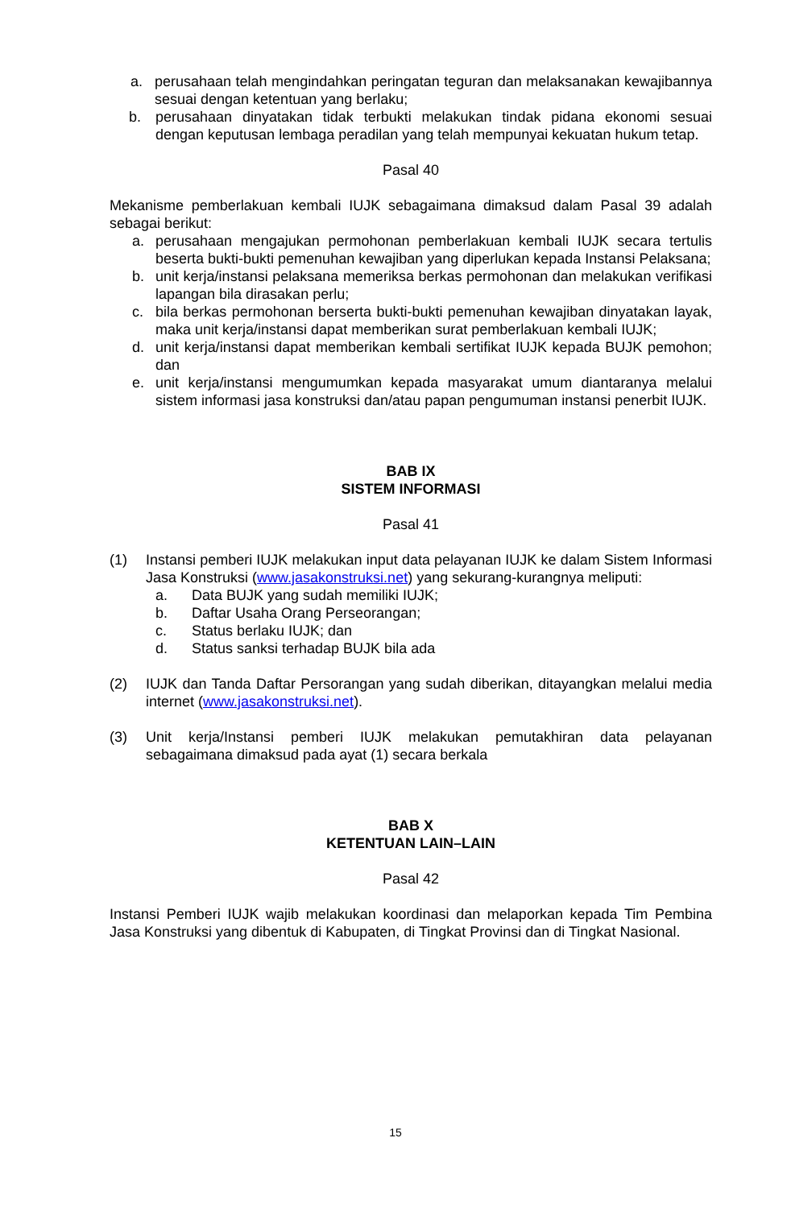a. perusahaan telah mengindahkan peringatan teguran dan melaksanakan kewajibannya sesuai dengan ketentuan yang berlaku;
b. perusahaan dinyatakan tidak terbukti melakukan tindak pidana ekonomi sesuai dengan keputusan lembaga peradilan yang telah mempunyai kekuatan hukum tetap.
Pasal 40
Mekanisme pemberlakuan kembali IUJK sebagaimana dimaksud dalam Pasal 39 adalah sebagai berikut:
a. perusahaan mengajukan permohonan pemberlakuan kembali IUJK secara tertulis beserta bukti-bukti pemenuhan kewajiban yang diperlukan kepada Instansi Pelaksana;
b. unit kerja/instansi pelaksana memeriksa berkas permohonan dan melakukan verifikasi lapangan bila dirasakan perlu;
c. bila berkas permohonan berserta bukti-bukti pemenuhan kewajiban dinyatakan layak, maka unit kerja/instansi dapat memberikan surat pemberlakuan kembali IUJK;
d. unit kerja/instansi dapat memberikan kembali sertifikat IUJK kepada BUJK pemohon; dan
e. unit kerja/instansi mengumumkan kepada masyarakat umum diantaranya melalui sistem informasi jasa konstruksi dan/atau papan pengumuman instansi penerbit IUJK.
BAB IX
SISTEM INFORMASI
Pasal 41
(1) Instansi pemberi IUJK melakukan input data pelayanan IUJK ke dalam Sistem Informasi Jasa Konstruksi (www.jasakonstruksi.net) yang sekurang-kurangnya meliputi:
a. Data BUJK yang sudah memiliki IUJK;
b. Daftar Usaha Orang Perseorangan;
c. Status berlaku IUJK; dan
d. Status sanksi terhadap BUJK bila ada
(2) IUJK dan Tanda Daftar Persorangan yang sudah diberikan, ditayangkan melalui media internet (www.jasakonstruksi.net).
(3) Unit kerja/Instansi pemberi IUJK melakukan pemutakhiran data pelayanan sebagaimana dimaksud pada ayat (1) secara berkala
BAB X
KETENTUAN LAIN–LAIN
Pasal 42
Instansi Pemberi IUJK wajib melakukan koordinasi dan melaporkan kepada Tim Pembina Jasa Konstruksi yang dibentuk di Kabupaten, di Tingkat Provinsi dan di Tingkat Nasional.
15